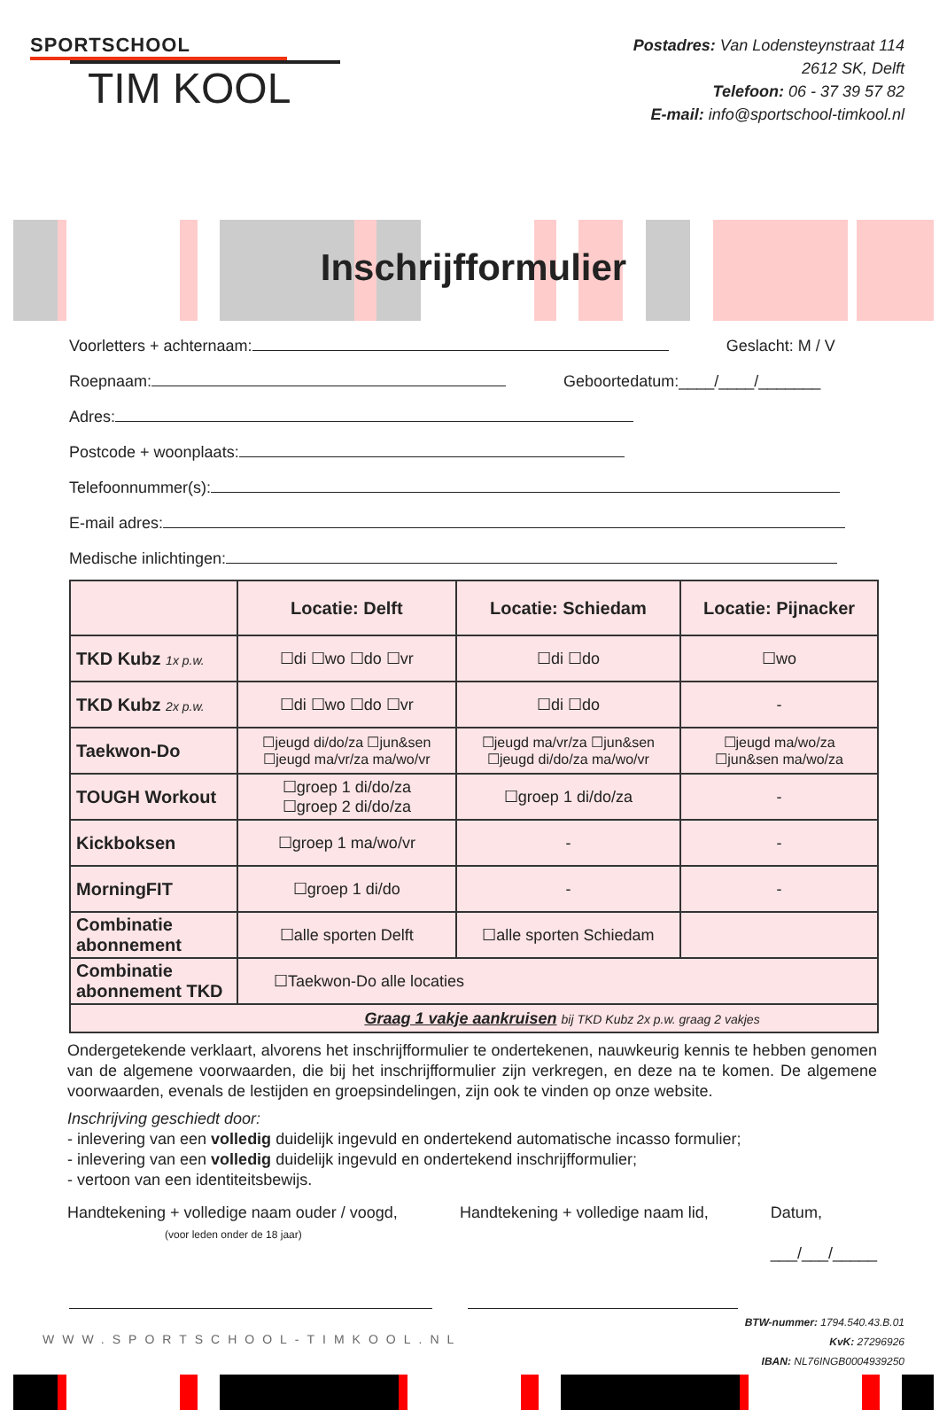SPORTSCHOOL
TIM KOOL
Postadres: Van Lodensteynstraat 114
2612 SK, Delft
Telefoon: 06 - 37 39 57 82
E-mail: info@sportschool-timkool.nl
Inschrijfformulier
Voorletters + achternaam: Geslacht: M / V
Roepnaam: Geboortedatum:____/____/_______
Adres:
Postcode + woonplaats:
Telefoonnummer(s):
E-mail adres:
Medische inlichtingen:
| | Locatie: Delft | Locatie: Schiedam | Locatie: Pijnacker |
| --- | --- | --- | --- |
| TKD Kubz 1x p.w. | ☐di ☐wo ☐do ☐vr | ☐di ☐do | ☐wo |
| TKD Kubz 2x p.w. | ☐di ☐wo ☐do ☐vr | ☐di ☐do | - |
| Taekwon-Do | ☐jeugd di/do/za ☐jun&sen ☐jeugd ma/vr/za ma/wo/vr | ☐jeugd ma/vr/za ☐jun&sen ☐jeugd di/do/za ma/wo/vr | ☐jeugd ma/wo/za ☐jun&sen ma/wo/za |
| TOUGH Workout | ☐groep 1 di/do/za ☐groep 2 di/do/za | ☐groep 1 di/do/za | - |
| Kickboksen | ☐groep 1 ma/wo/vr | - | - |
| MorningFIT | ☐groep 1 di/do | - | - |
| Combinatie abonnement | ☐alle sporten Delft | ☐alle sporten Schiedam | |
| Combinatie abonnement TKD | ☐Taekwon-Do alle locaties | | |
| Graag 1 vakje aankruisen bij TKD Kubz 2x p.w. graag 2 vakjes | | | |
Ondergetekende verklaart, alvorens het inschrijfformulier te ondertekenen, nauwkeurig kennis te hebben genomen van de algemene voorwaarden, die bij het inschrijfformulier zijn verkregen, en deze na te komen. De algemene voorwaarden, evenals de lestijden en groepsindelingen, zijn ook te vinden op onze website.
Inschrijving geschiedt door:
- inlevering van een volledig duidelijk ingevuld en ondertekend automatische incasso formulier;
- inlevering van een volledig duidelijk ingevuld en ondertekend inschrijfformulier;
- vertoon van een identiteitsbewijs.
Handtekening + volledige naam ouder / voogd,
(voor leden onder de 18 jaar)
Handtekening + volledige naam lid,
Datum,
___/___/_____
WWW.SPORTSCHOOL-TIMKOOL.NL
BTW-nummer: 1794.540.43.B.01
KvK: 27296926
IBAN: NL76INGB0004939250